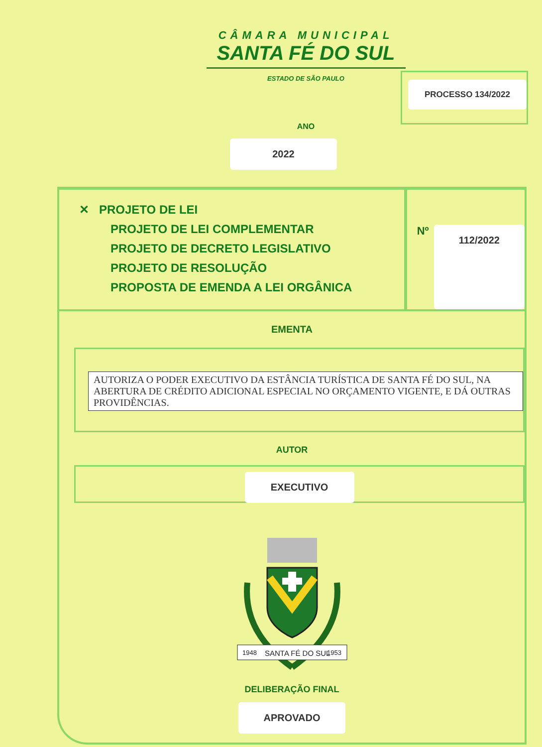CÂMARA MUNICIPAL
SANTA FÉ DO SUL
ESTADO DE SÃO PAULO
PROCESSO 134/2022
ANO
2022
✕ PROJETO DE LEI
PROJETO DE LEI COMPLEMENTAR
PROJETO DE DECRETO LEGISLATIVO
PROJETO DE RESOLUÇÃO
PROPOSTA DE EMENDA A LEI ORGÂNICA
Nº 112/2022
EMENTA
AUTORIZA O PODER EXECUTIVO DA ESTÂNCIA TURÍSTICA DE SANTA FÉ DO SUL, NA ABERTURA DE CRÉDITO ADICIONAL ESPECIAL NO ORÇAMENTO VIGENTE, E DÁ OUTRAS PROVIDÊNCIAS.
AUTOR
EXECUTIVO
1948
SANTA FÉ DO SUL
1953
DELIBERAÇÃO FINAL
APROVADO